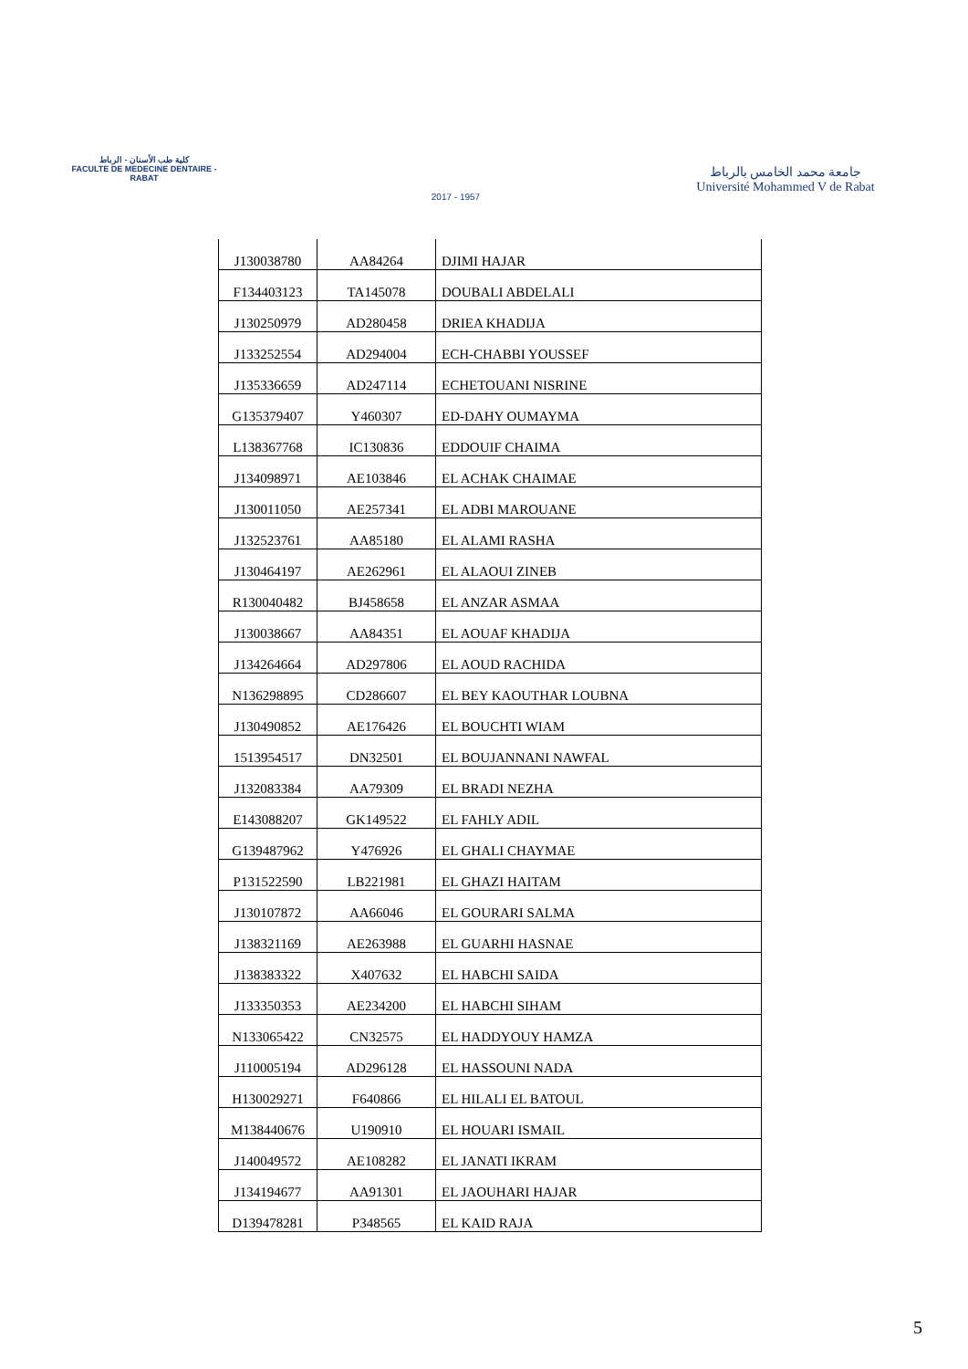كلية طب الأسنان - الرباط
FACULTE DE MEDECINE DENTAIRE - RABAT
2017 - 1957
جامعة محمد الخامس بالرباط
Université Mohammed V de Rabat
| J130038780 | AA84264 | DJIMI HAJAR |
| F134403123 | TA145078 | DOUBALI ABDELALI |
| J130250979 | AD280458 | DRIEA KHADIJA |
| J133252554 | AD294004 | ECH-CHABBI YOUSSEF |
| J135336659 | AD247114 | ECHETOUANI NISRINE |
| G135379407 | Y460307 | ED-DAHY OUMAYMA |
| L138367768 | IC130836 | EDDOUIF CHAIMA |
| J134098971 | AE103846 | EL ACHAK CHAIMAE |
| J130011050 | AE257341 | EL ADBI MAROUANE |
| J132523761 | AA85180 | EL ALAMI RASHA |
| J130464197 | AE262961 | EL ALAOUI ZINEB |
| R130040482 | BJ458658 | EL ANZAR ASMAA |
| J130038667 | AA84351 | EL AOUAF KHADIJA |
| J134264664 | AD297806 | EL AOUD RACHIDA |
| N136298895 | CD286607 | EL BEY KAOUTHAR LOUBNA |
| J130490852 | AE176426 | EL BOUCHTI WIAM |
| 1513954517 | DN32501 | EL BOUJANNANI NAWFAL |
| J132083384 | AA79309 | EL BRADI NEZHA |
| E143088207 | GK149522 | EL FAHLY ADIL |
| G139487962 | Y476926 | EL GHALI CHAYMAE |
| P131522590 | LB221981 | EL GHAZI HAITAM |
| J130107872 | AA66046 | EL GOURARI SALMA |
| J138321169 | AE263988 | EL GUARHI HASNAE |
| J138383322 | X407632 | EL HABCHI SAIDA |
| J133350353 | AE234200 | EL HABCHI SIHAM |
| N133065422 | CN32575 | EL HADDYOUY HAMZA |
| J110005194 | AD296128 | EL HASSOUNI NADA |
| H130029271 | F640866 | EL HILALI EL BATOUL |
| M138440676 | U190910 | EL HOUARI ISMAIL |
| J140049572 | AE108282 | EL JANATI IKRAM |
| J134194677 | AA91301 | EL JAOUHARI HAJAR |
| D139478281 | P348565 | EL KAID RAJA |
5